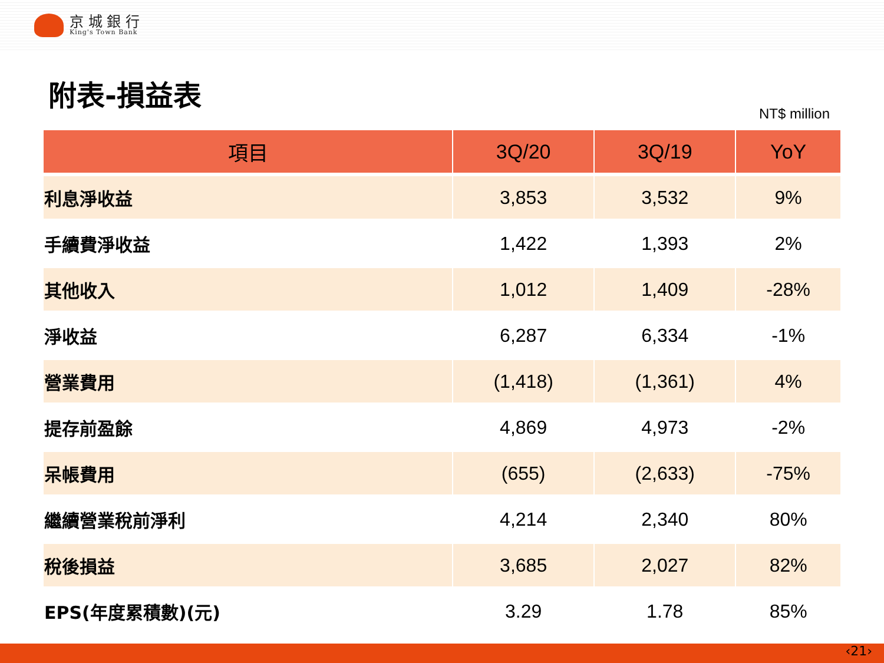京 城 銀 行
King's Town Bank
附表-損益表
NT$ million
| 項目 | 3Q/20 | 3Q/19 | YoY |
| --- | --- | --- | --- |
| 利息淨收益 | 3,853 | 3,532 | 9% |
| 手續費淨收益 | 1,422 | 1,393 | 2% |
| 其他收入 | 1,012 | 1,409 | -28% |
| 淨收益 | 6,287 | 6,334 | -1% |
| 營業費用 | (1,418) | (1,361) | 4% |
| 提存前盈餘 | 4,869 | 4,973 | -2% |
| 呆帳費用 | (655) | (2,633) | -75% |
| 繼續營業稅前淨利 | 4,214 | 2,340 | 80% |
| 稅後損益 | 3,685 | 2,027 | 82% |
| EPS(年度累積數)(元) | 3.29 | 1.78 | 85% |
‹21›